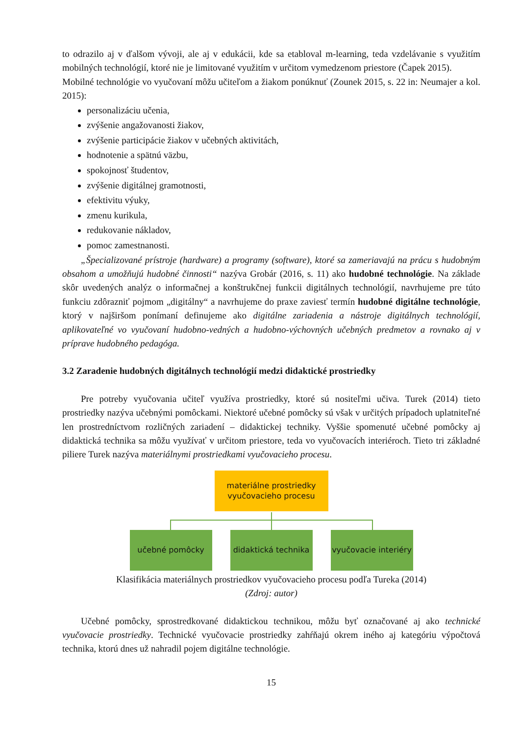to odrazilo aj v ďalšom vývoji, ale aj v edukácii, kde sa etabloval m-learning, teda vzdelávanie s využitím mobilných technológií, ktoré nie je limitované využitím v určitom vymedzenom priestore (Čapek 2015).
Mobilné technológie vo vyučovaní môžu učiteľom a žiakom ponúknuť (Zounek 2015, s. 22 in: Neumajer a kol. 2015):
personalizáciu učenia,
zvýšenie angažovanosti žiakov,
zvýšenie participácie žiakov v učebných aktivitách,
hodnotenie a spätnú väzbu,
spokojnosť študentov,
zvýšenie digitálnej gramotnosti,
efektivitu výuky,
zmenu kurikula,
redukovanie nákladov,
pomoc zamestnanosti.
„Špecializované prístroje (hardware) a programy (software), ktoré sa zameriavajú na prácu s hudobným obsahom a umožňujú hudobné činnosti“ nazýva Grobár (2016, s. 11) ako hudobné technológie. Na základe skôr uvedených analýz o informačnej a konštrukčnej funkcii digitálnych technológií, navrhujeme pre túto funkciu zdôrazniť pojmom „digitálny“ a navrhujeme do praxe zaviesť termín hudobné digitálne technológie, ktorý v najširšom ponímaní definujeme ako digitálne zariadenia a nástroje digitálnych technológií, aplikovateľné vo vyučovaní hudobno-vedných a hudobno-výchovných učebných predmetov a rovnako aj v príprave hudobného pedagóga.
3.2 Zaradenie hudobných digitálnych technológií medzi didaktické prostriedky
Pre potreby vyučovania učiteľ využíva prostriedky, ktoré sú nositeľmi učiva. Turek (2014) tieto prostriedky nazýva učebnými pomôckami. Niektoré učebné pomôcky sú však v určitých prípadoch uplatniteľné len prostredníctvom rozličných zariadení – didaktickej techniky. Vyššie spomenuté učebné pomôcky aj didaktická technika sa môžu využívať v určitom priestore, teda vo vyučovacích interiéroch. Tieto tri základné piliere Turek nazýva materiálnymi prostriedkami vyučovacieho procesu.
materiálne prostriedky
vyučovacieho procesu
učebné pomôcky didaktická technika
vyučovacie interiéry
Klasifikácia materiálnych prostriedkov vyučovacieho procesu podľa Tureka (2014)
(Zdroj: autor)
Učebné pomôcky, sprostredkované didaktickou technikou, môžu byť označované aj ako technické vyučovacie prostriedky. Technické vyučovacie prostriedky zahŕňajú okrem iného aj kategóriu výpočtová technika, ktorú dnes už nahradil pojem digitálne technológie.
15